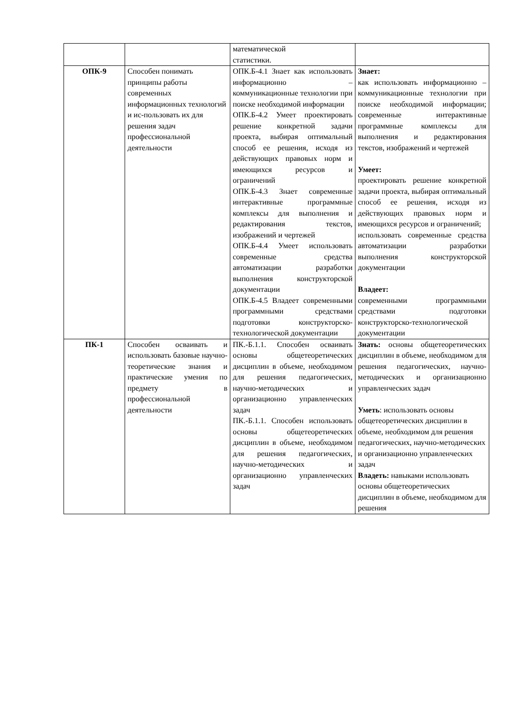| | | математической статистики. | |
| ОПК-9 | Способен понимать принципы работы современных информационных технологий и ис-пользовать их для решения задач профессиональной деятельности | ОПК.Б-4.1 Знает как использовать информационно – коммуникационные технологии при поиске необходимой информации ОПК.Б-4.2 Умеет проектировать решение конкретной задачи проекта, выбирая оптимальный способ ее решения, исходя из действующих правовых норм и имеющихся ресурсов и ограничений ОПК.Б-4.3 Знает современные интерактивные программные комплексы для выполнения и редактирования текстов, изображений и чертежей ОПК.Б-4.4 Умеет использовать современные средства автоматизации разработки выполнения конструкторской документации ОПК.Б-4.5 Владеет современными программными средствами подготовки конструкторско-технологической документации | Знает: как использовать информационно – коммуникационные технологии при поиске необходимой информации; современные интерактивные программные комплексы для выполнения и редактирования текстов, изображений и чертежей Умеет: проектировать решение конкретной задачи проекта, выбирая оптимальный способ ее решения, исходя из действующих правовых норм и имеющихся ресурсов и ограничений; использовать современные средства автоматизации разработки выполнения конструкторской документации Владеет: современными программными средствами подготовки конструкторско-технологической документации |
| ПК-1 | Способен осваивать и использовать базовые научно-теоретические знания и практические умения по предмету в профессиональной деятельности | ПК.-Б.1.1. Способен осваивать основы общетеоретических дисциплин в объеме, необходимом для решения педагогических, научно-методических и организационно управленческих задач ПК.-Б.1.1. Способен использовать основы общетеоретических дисциплин в объеме, необходимом для решения педагогических, научно-методических и организационно управленческих задач | Знать: основы общетеоретических дисциплин в объеме, необходимом для решения педагогических, научно-методических и организационно управленческих задач Уметь : использовать основы общетеоретических дисциплин в объеме, необходимом для решения педагогических, научно-методических и организационно управленческих задач Владеть: навыками использовать основы общетеоретических дисциплин в объеме, необходимом для решения |